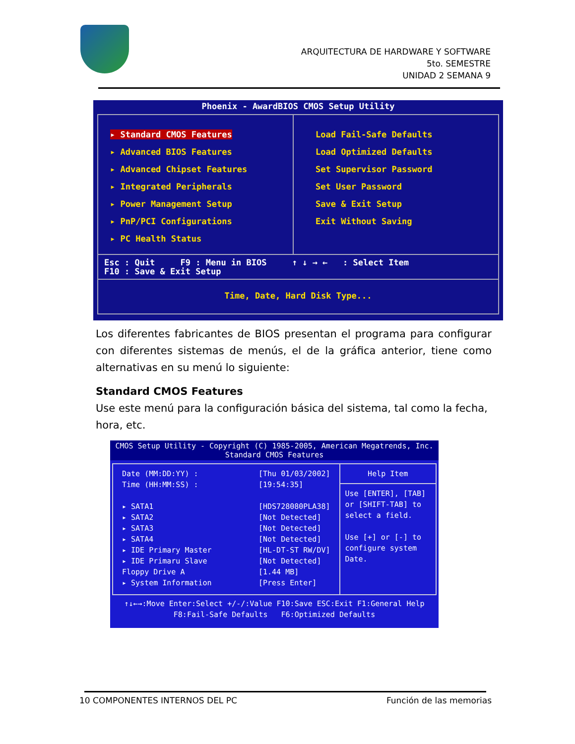ARQUITECTURA DE HARDWARE Y SOFTWARE
5to. SEMESTRE
UNIDAD 2 SEMANA 9
Phoenix - AwardBIOS CMOS Setup Utility
▸ Standard CMOS Features
▸ Advanced BIOS Features
▸ Advanced Chipset Features
▸ Integrated Peripherals
▸ Power Management Setup
▸ PnP/PCI Configurations
▸ PC Health Status
Load Fail-Safe Defaults
Load Optimized Defaults
Set Supervisor Password
Set User Password
Save & Exit Setup
Exit Without Saving
Esc : Quit F9 : Menu in BIOS ↑ ↓ → ← : Select Item
F10 : Save & Exit Setup
Time, Date, Hard Disk Type...
Los diferentes fabricantes de BIOS presentan el programa para configurar con diferentes sistemas de menús, el de la gráfica anterior, tiene como alternativas en su menú lo siguiente:
Standard CMOS Features
Use este menú para la configuración básica del sistema, tal como la fecha, hora, etc.
CMOS Setup Utility - Copyright (C) 1985-2005, American Megatrends, Inc.
Standard CMOS Features
Date (MM:DD:YY) : [Thu 01/03/2002] Time (HH:MM:SS) : [19:54:35] ▸ SATA1 [HDS728080PLA38] ▸ SATA2 [Not Detected] ▸ SATA3 [Not Detected] ▸ SATA4 [Not Detected] ▸ IDE Primary Master [HL-DT-ST RW/DV] ▸ IDE Primaru Slave [Not Detected] Floppy Drive A [1.44 MB] ▸ System Information [Press Enter]
Help Item
Use [ENTER], [TAB] or [SHIFT-TAB] to select a field.
Use [+] or [-] to configure system Date.
↑↓←→:Move Enter:Select +/-/:Value F10:Save ESC:Exit F1:General Help
F8:Fail-Safe Defaults F6:Optimized Defaults
10 COMPONENTES INTERNOS DEL PC Función de las memorias